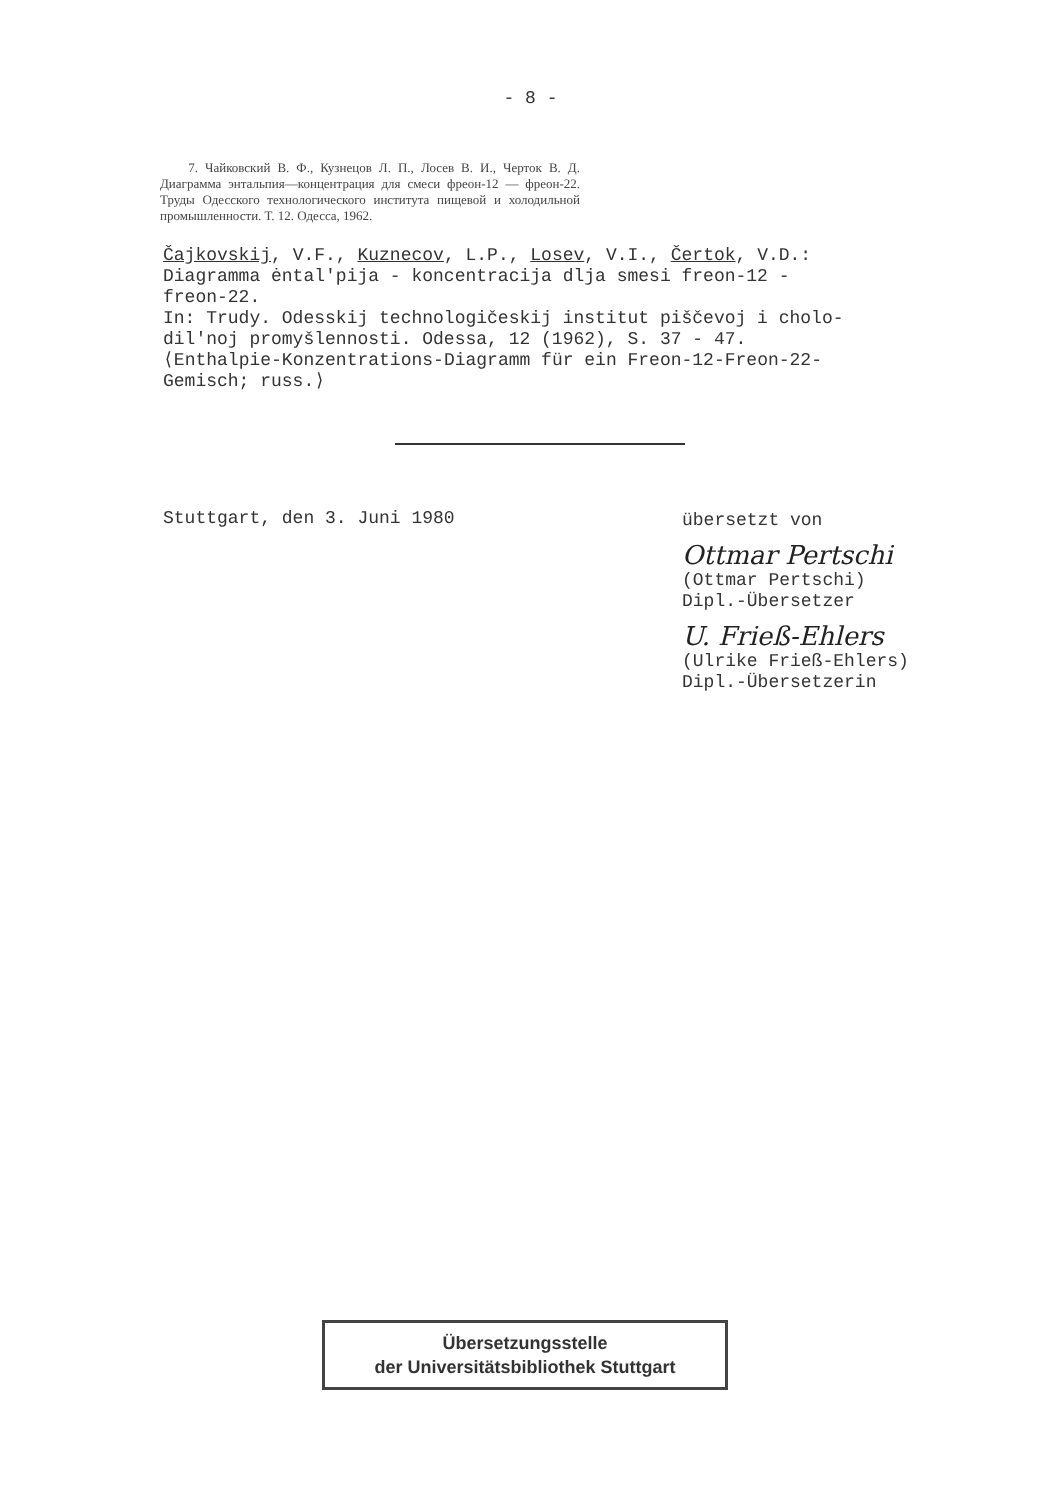- 8 -
7. Чайковский В. Ф., Кузнецов Л. П., Лосев В. И., Черток В. Д. Диаграмма энтальпия—концентрация для смеси фреон-12 — фреон-22. Труды Одесского технологического института пищевой и холодильной промышленности. Т. 12. Одесса, 1962.
Čajkovskij, V.F., Kuznecov, L.P., Losev, V.I., Čertok, V.D.:
Diagramma ėntal'pija - koncentracija dlja smesi freon-12 -
freon-22.
In: Trudy. Odesskij technologičeskij institut piščevoj i cholo-
dil'noj promyšlennosti. Odessa, 12 (1962), S. 37 - 47.
⟨Enthalpie-Konzentrations-Diagramm für ein Freon-12-Freon-22-
Gemisch; russ.⟩
Stuttgart, den 3. Juni 1980
übersetzt von
Ottmar Pertschi
(Ottmar Pertschi)
Dipl.-Übersetzer
U. Frieß-Ehlers
(Ulrike Frieß-Ehlers)
Dipl.-Übersetzerin
Übersetzungsstelle
der Universitätsbibliothek Stuttgart